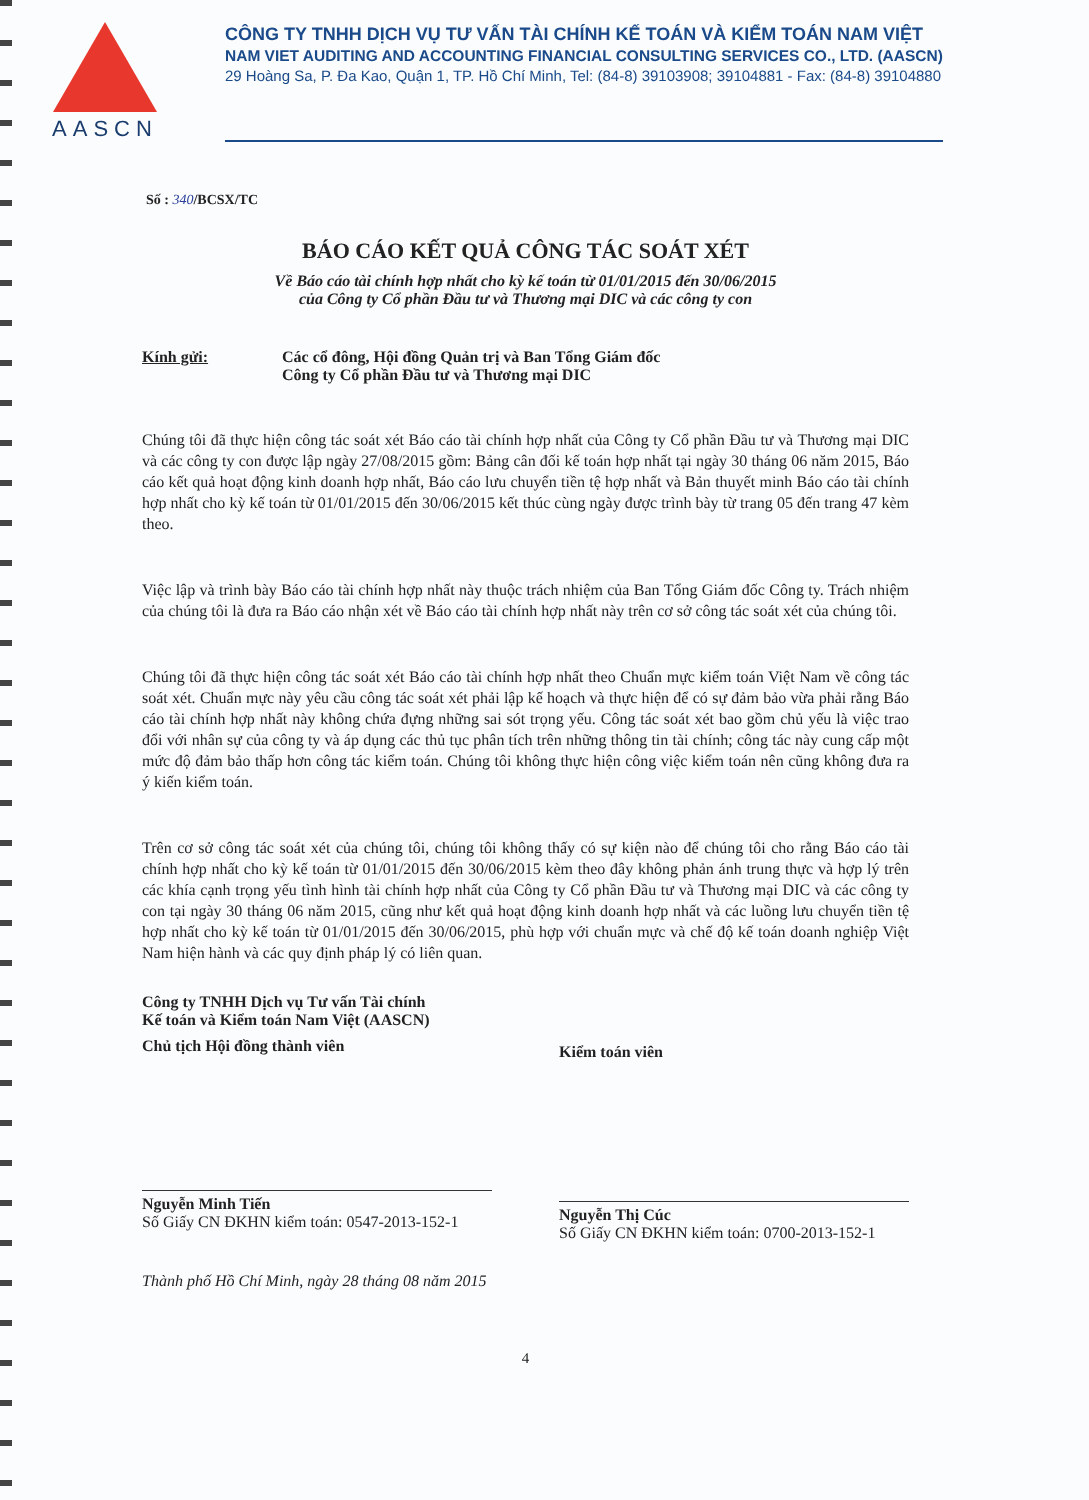AASCN
CÔNG TY TNHH DỊCH VỤ TƯ VẤN TÀI CHÍNH KẾ TOÁN VÀ KIỂM TOÁN NAM VIỆT
NAM VIET AUDITING AND ACCOUNTING FINANCIAL CONSULTING SERVICES CO., LTD. (AASCN)
29 Hoàng Sa, P. Đa Kao, Quận 1, TP. Hồ Chí Minh, Tel: (84-8) 39103908; 39104881 - Fax: (84-8) 39104880
Số : 340/BCSX/TC
BÁO CÁO KẾT QUẢ CÔNG TÁC SOÁT XÉT
Về Báo cáo tài chính hợp nhất cho kỳ kế toán từ 01/01/2015 đến 30/06/2015
của Công ty Cổ phần Đầu tư và Thương mại DIC và các công ty con
Kính gửi: Các cổ đông, Hội đồng Quản trị và Ban Tổng Giám đốc
Công ty Cổ phần Đầu tư và Thương mại DIC
Chúng tôi đã thực hiện công tác soát xét Báo cáo tài chính hợp nhất của Công ty Cổ phần Đầu tư và Thương mại DIC và các công ty con được lập ngày 27/08/2015 gồm: Bảng cân đối kế toán hợp nhất tại ngày 30 tháng 06 năm 2015, Báo cáo kết quả hoạt động kinh doanh hợp nhất, Báo cáo lưu chuyển tiền tệ hợp nhất và Bản thuyết minh Báo cáo tài chính hợp nhất cho kỳ kế toán từ 01/01/2015 đến 30/06/2015 kết thúc cùng ngày được trình bày từ trang 05 đến trang 47 kèm theo.
Việc lập và trình bày Báo cáo tài chính hợp nhất này thuộc trách nhiệm của Ban Tổng Giám đốc Công ty. Trách nhiệm của chúng tôi là đưa ra Báo cáo nhận xét về Báo cáo tài chính hợp nhất này trên cơ sở công tác soát xét của chúng tôi.
Chúng tôi đã thực hiện công tác soát xét Báo cáo tài chính hợp nhất theo Chuẩn mực kiểm toán Việt Nam về công tác soát xét. Chuẩn mực này yêu cầu công tác soát xét phải lập kế hoạch và thực hiện để có sự đảm bảo vừa phải rằng Báo cáo tài chính hợp nhất này không chứa đựng những sai sót trọng yếu. Công tác soát xét bao gồm chủ yếu là việc trao đổi với nhân sự của công ty và áp dụng các thủ tục phân tích trên những thông tin tài chính; công tác này cung cấp một mức độ đảm bảo thấp hơn công tác kiểm toán. Chúng tôi không thực hiện công việc kiểm toán nên cũng không đưa ra ý kiến kiểm toán.
Trên cơ sở công tác soát xét của chúng tôi, chúng tôi không thấy có sự kiện nào để chúng tôi cho rằng Báo cáo tài chính hợp nhất cho kỳ kế toán từ 01/01/2015 đến 30/06/2015 kèm theo đây không phản ánh trung thực và hợp lý trên các khía cạnh trọng yếu tình hình tài chính hợp nhất của Công ty Cổ phần Đầu tư và Thương mại DIC và các công ty con tại ngày 30 tháng 06 năm 2015, cũng như kết quả hoạt động kinh doanh hợp nhất và các luồng lưu chuyển tiền tệ hợp nhất cho kỳ kế toán từ 01/01/2015 đến 30/06/2015, phù hợp với chuẩn mực và chế độ kế toán doanh nghiệp Việt Nam hiện hành và các quy định pháp lý có liên quan.
Công ty TNHH Dịch vụ Tư vấn Tài chính
Kế toán và Kiểm toán Nam Việt (AASCN)
Chủ tịch Hội đồng thành viên
Nguyễn Minh Tiến
Số Giấy CN ĐKHN kiểm toán: 0547-2013-152-1
Kiểm toán viên
Nguyễn Thị Cúc
Số Giấy CN ĐKHN kiểm toán: 0700-2013-152-1
Thành phố Hồ Chí Minh, ngày 28 tháng 08 năm 2015
4